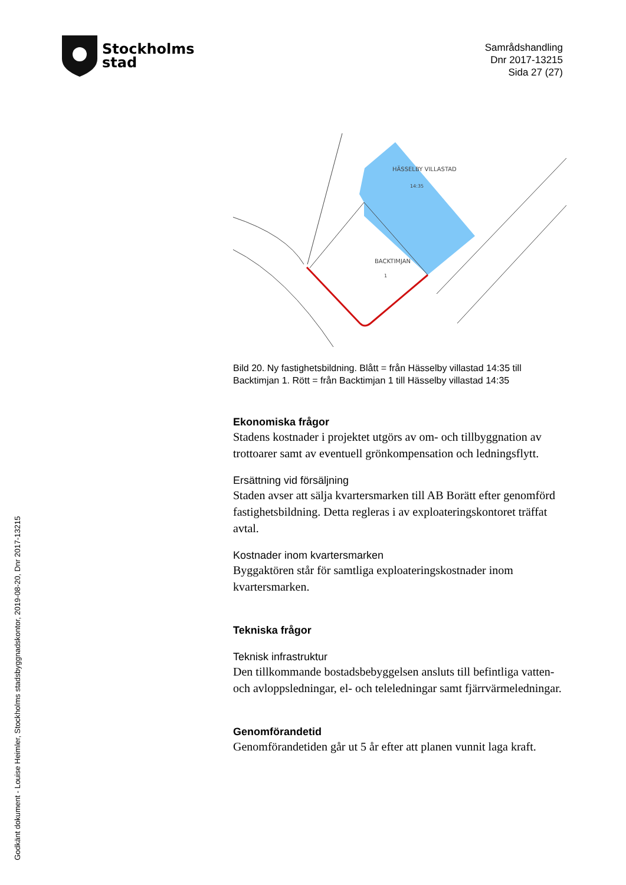Stockholms
stad
Samrådshandling
Dnr 2017-13215
Sida 27 (27)
BACKTIMJAN
HÄSSELBY VILLASTAD
14:35
1
Bild 20. Ny fastighetsbildning. Blått = från Hässelby villastad 14:35 till Backtimjan 1. Rött = från Backtimjan 1 till Hässelby villastad 14:35
Ekonomiska frågor
Stadens kostnader i projektet utgörs av om- och tillbyggnation av trottoarer samt av eventuell grönkompensation och ledningsflytt.
Ersättning vid försäljning
Staden avser att sälja kvartersmarken till AB Borätt efter genomförd fastighetsbildning. Detta regleras i av exploateringskontoret träffat avtal.
Kostnader inom kvartersmarken
Byggaktören står för samtliga exploateringskostnader inom kvartersmarken.
Tekniska frågor
Teknisk infrastruktur
Den tillkommande bostadsbebyggelsen ansluts till befintliga vatten- och avloppsledningar, el- och teleledningar samt fjärrvärmeledningar.
Genomförandetid
Genomförandetiden går ut 5 år efter att planen vunnit laga kraft.
Godkänt dokument - Louise Heimler, Stockholms stadsbyggnadskontor, 2019-08-20, Dnr 2017-13215